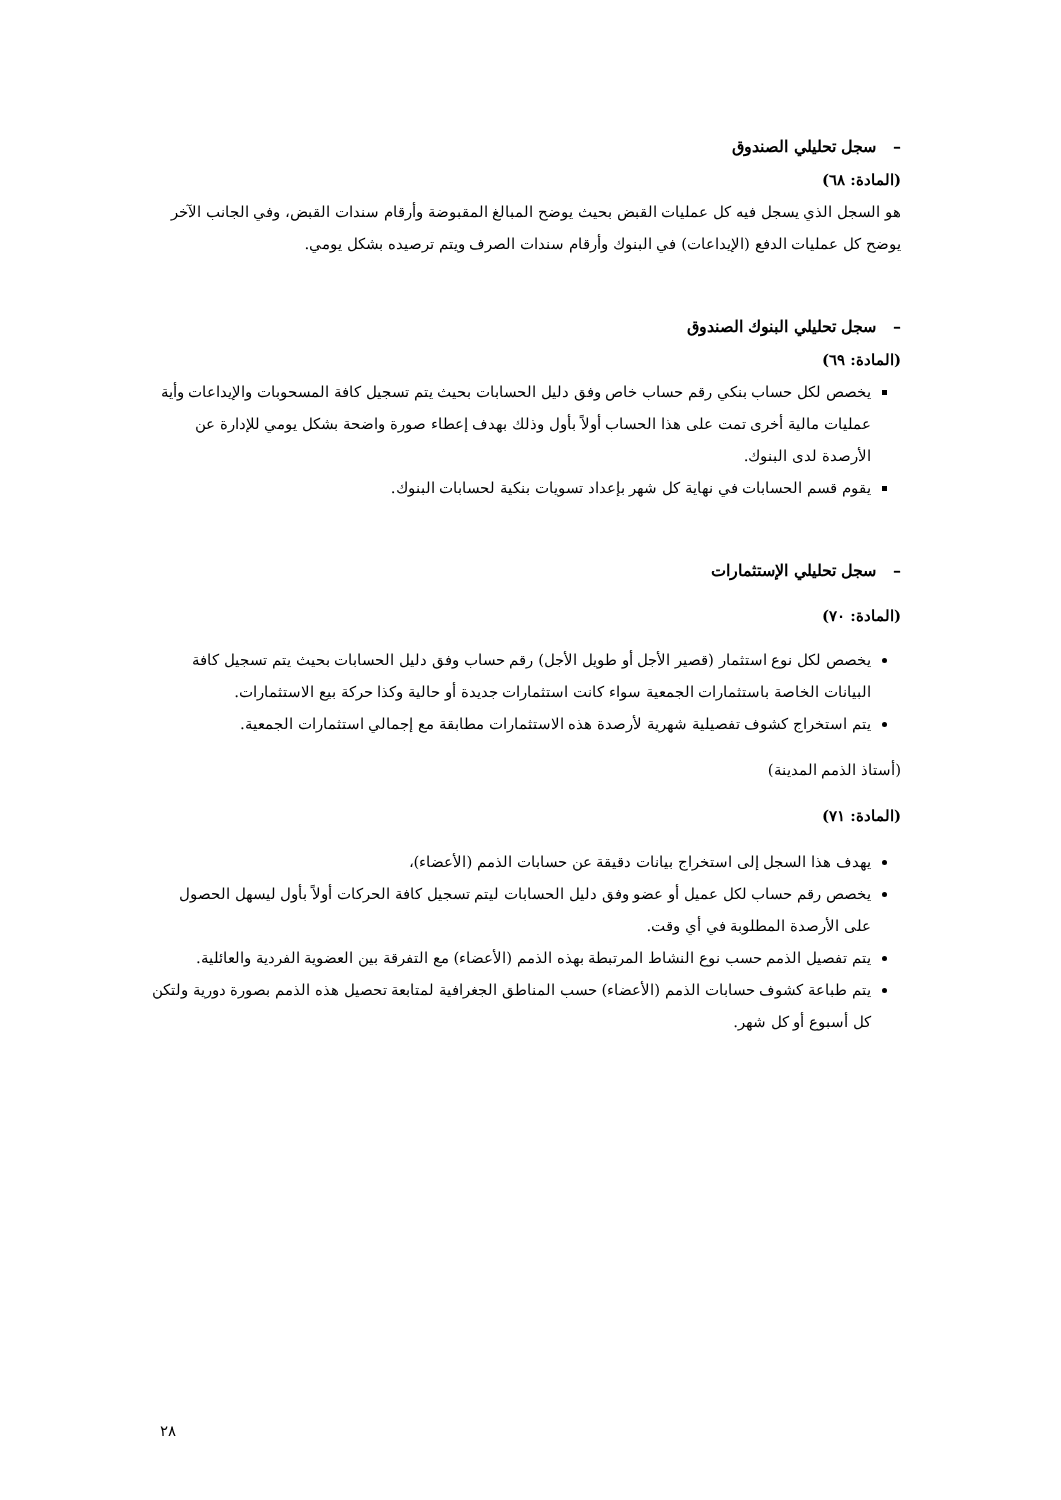– سجل تحليلي الصندوق
(المادة: ٦٨)
هو السجل الذي يسجل فيه كل عمليات القبض بحيث يوضح المبالغ المقبوضة وأرقام سندات القبض، وفي الجانب الآخر يوضح كل عمليات الدفع (الإيداعات) في البنوك وأرقام سندات الصرف ويتم ترصيده بشكل يومي.
– سجل تحليلي البنوك الصندوق
(المادة: ٦٩)
يخصص لكل حساب بنكي رقم حساب خاص وفق دليل الحسابات بحيث يتم تسجيل كافة المسحوبات والإيداعات وأية عمليات مالية أخرى تمت على هذا الحساب أولاً بأول وذلك بهدف إعطاء صورة واضحة بشكل يومي للإدارة عن الأرصدة لدى البنوك.
يقوم قسم الحسابات في نهاية كل شهر بإعداد تسويات بنكية لحسابات البنوك.
– سجل تحليلي الإستثمارات
(المادة: ٧٠)
يخصص لكل نوع استثمار (قصير الأجل أو طويل الأجل) رقم حساب وفق دليل الحسابات بحيث يتم تسجيل كافة البيانات الخاصة باستثمارات الجمعية سواء كانت استثمارات جديدة أو حالية وكذا حركة بيع الاستثمارات.
يتم استخراج كشوف تفصيلية شهرية لأرصدة هذه الاستثمارات مطابقة مع إجمالي استثمارات الجمعية.
(أستاذ الذمم المدينة)
(المادة: ٧١)
يهدف هذا السجل إلى استخراج بيانات دقيقة عن حسابات الذمم (الأعضاء)،
يخصص رقم حساب لكل عميل أو عضو وفق دليل الحسابات ليتم تسجيل كافة الحركات أولاً بأول ليسهل الحصول على الأرصدة المطلوبة في أي وقت.
يتم تفصيل الذمم حسب نوع النشاط المرتبطة بهذه الذمم (الأعضاء) مع التفرقة بين العضوية الفردية والعائلية.
يتم طباعة كشوف حسابات الذمم (الأعضاء) حسب المناطق الجغرافية لمتابعة تحصيل هذه الذمم بصورة دورية ولتكن كل أسبوع أو كل شهر.
٢٨